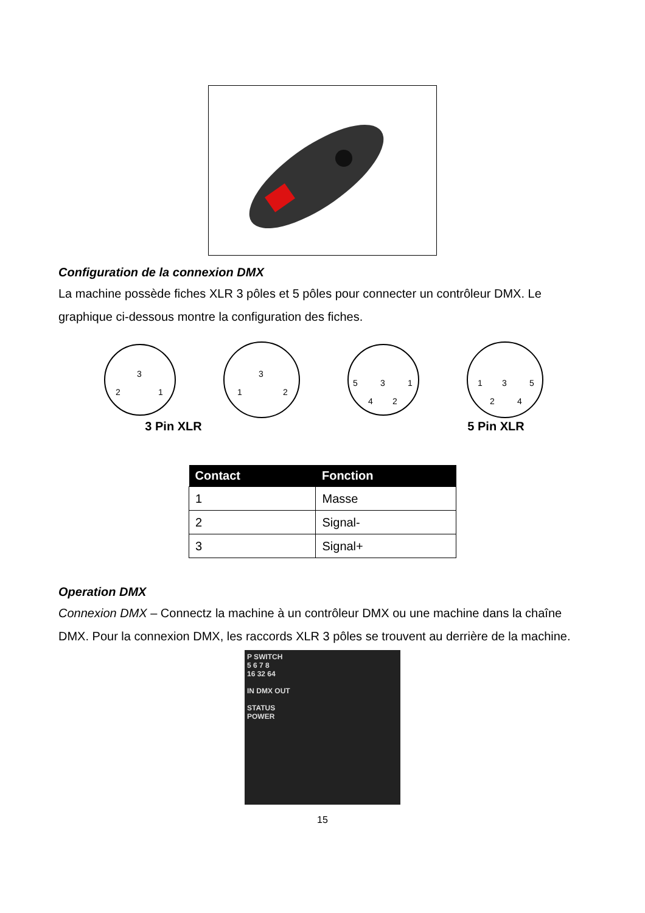Configuration de la connexion DMX
La machine possède fiches XLR 3 pôles et 5 pôles pour connecter un contrôleur DMX. Le graphique ci-dessous montre la configuration des fiches.
2
3
1
1
3
2
5
3
1
4
2
1
3
5
2
4
3 Pin XLR 5 Pin XLR
| Contact | Fonction |
| --- | --- |
| 1 | Masse |
| 2 | Signal- |
| 3 | Signal+ |
Operation DMX
Connexion DMX – Connectz la machine à un contrôleur DMX ou une machine dans la chaîne DMX. Pour la connexion DMX, les raccords XLR 3 pôles se trouvent au derrière de la machine.
P SWITCH
5 6 7 8
16 32 64
IN DMX OUT
STATUS
POWER
15